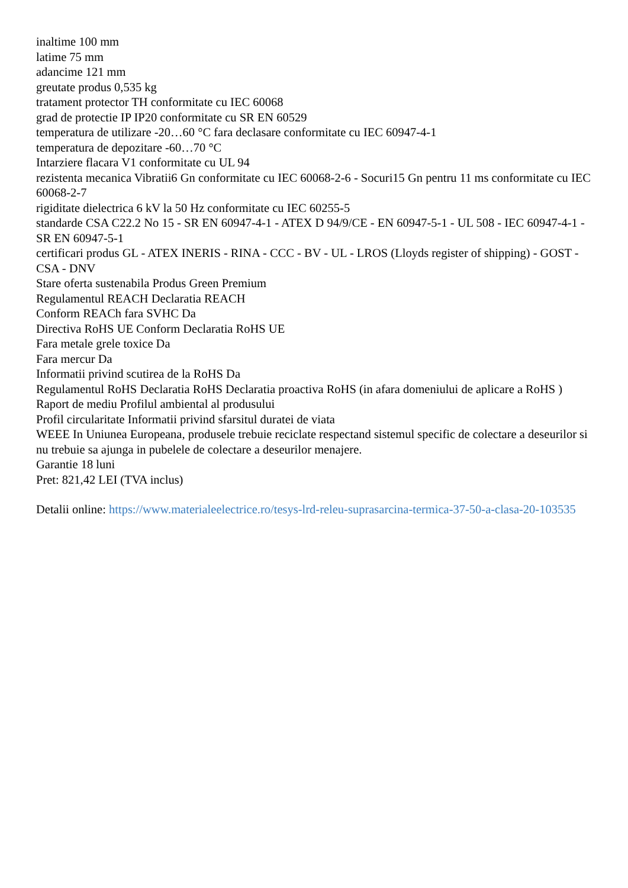inaltime 100 mm
latime 75 mm
adancime 121 mm
greutate produs 0,535 kg
tratament protector TH conformitate cu IEC 60068
grad de protectie IP IP20 conformitate cu SR EN 60529
temperatura de utilizare -20…60 °C fara declasare conformitate cu IEC 60947-4-1
temperatura de depozitare -60…70 °C
Intarziere flacara V1 conformitate cu UL 94
rezistenta mecanica Vibratii6 Gn conformitate cu IEC 60068-2-6 - Socuri15 Gn pentru 11 ms conformitate cu IEC 60068-2-7
rigiditate dielectrica 6 kV la 50 Hz conformitate cu IEC 60255-5
standarde CSA C22.2 No 15 - SR EN 60947-4-1 - ATEX D 94/9/CE - EN 60947-5-1 - UL 508 - IEC 60947-4-1 - SR EN 60947-5-1
certificari produs GL - ATEX INERIS - RINA - CCC - BV - UL - LROS (Lloyds register of shipping) - GOST - CSA - DNV
Stare oferta sustenabila Produs Green Premium
Regulamentul REACH Declaratia REACH
Conform REACh fara SVHC Da
Directiva RoHS UE Conform Declaratia RoHS UE
Fara metale grele toxice Da
Fara mercur Da
Informatii privind scutirea de la RoHS Da
Regulamentul RoHS Declaratia RoHS Declaratia proactiva RoHS (in afara domeniului de aplicare a RoHS )
Raport de mediu Profilul ambiental al produsului
Profil circularitate Informatii privind sfarsitul duratei de viata
WEEE In Uniunea Europeana, produsele trebuie reciclate respectand sistemul specific de colectare a deseurilor si nu trebuie sa ajunga in pubelele de colectare a deseurilor menajere.
Garantie 18 luni
Pret: 821,42 LEI (TVA inclus)
Detalii online: https://www.materialeelectrice.ro/tesys-lrd-releu-suprasarcina-termica-37-50-a-clasa-20-103535